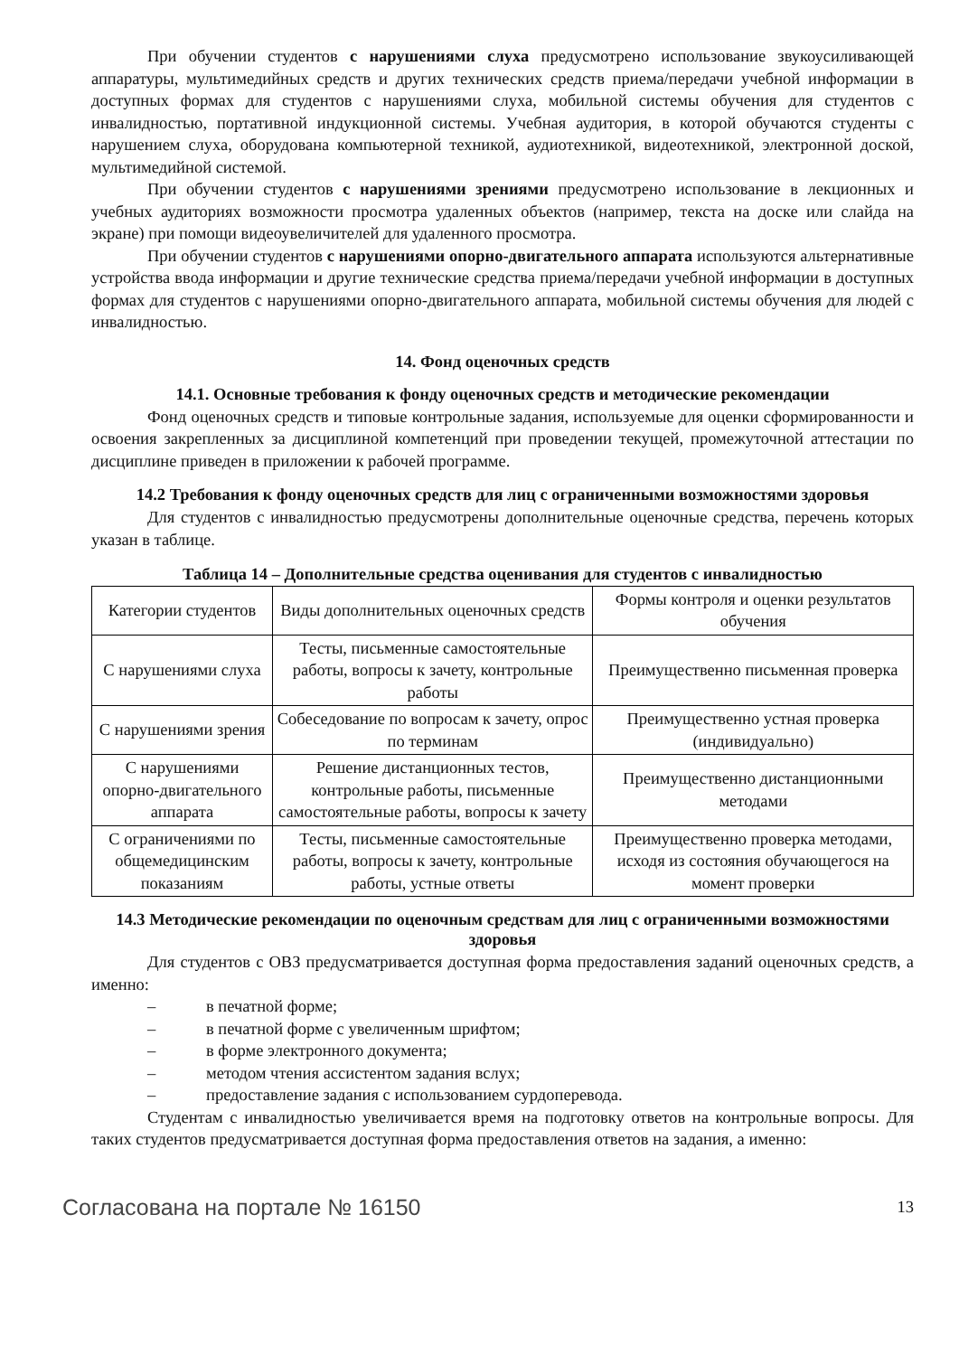При обучении студентов с нарушениями слуха предусмотрено использование звукоусиливающей аппаратуры, мультимедийных средств и других технических средств приема/передачи учебной информации в доступных формах для студентов с нарушениями слуха, мобильной системы обучения для студентов с инвалидностью, портативной индукционной системы. Учебная аудитория, в которой обучаются студенты с нарушением слуха, оборудована компьютерной техникой, аудиотехникой, видеотехникой, электронной доской, мультимедийной системой.
При обучении студентов с нарушениями зрениями предусмотрено использование в лекционных и учебных аудиториях возможности просмотра удаленных объектов (например, текста на доске или слайда на экране) при помощи видеоувеличителей для удаленного просмотра.
При обучении студентов с нарушениями опорно-двигательного аппарата используются альтернативные устройства ввода информации и другие технические средства приема/передачи учебной информации в доступных формах для студентов с нарушениями опорно-двигательного аппарата, мобильной системы обучения для людей с инвалидностью.
14. Фонд оценочных средств
14.1. Основные требования к фонду оценочных средств и методические рекомендации
Фонд оценочных средств и типовые контрольные задания, используемые для оценки сформированности и освоения закрепленных за дисциплиной компетенций при проведении текущей, промежуточной аттестации по дисциплине приведен в приложении к рабочей программе.
14.2 Требования к фонду оценочных средств для лиц с ограниченными возможностями здоровья
Для студентов с инвалидностью предусмотрены дополнительные оценочные средства, перечень которых указан в таблице.
Таблица 14 – Дополнительные средства оценивания для студентов с инвалидностью
| Категории студентов | Виды дополнительных оценочных средств | Формы контроля и оценки результатов обучения |
| С нарушениями слуха | Тесты, письменные самостоятельные работы, вопросы к зачету, контрольные работы | Преимущественно письменная проверка |
| С нарушениями зрения | Собеседование по вопросам к зачету, опрос по терминам | Преимущественно устная проверка (индивидуально) |
| С нарушениями опорно-двигательного аппарата | Решение дистанционных тестов, контрольные работы, письменные самостоятельные работы, вопросы к зачету | Преимущественно дистанционными методами |
| С ограничениями по общемедицинским показаниям | Тесты, письменные самостоятельные работы, вопросы к зачету, контрольные работы, устные ответы | Преимущественно проверка методами, исходя из состояния обучающегося на момент проверки |
14.3 Методические рекомендации по оценочным средствам для лиц с ограниченными возможностями здоровья
Для студентов с ОВЗ предусматривается доступная форма предоставления заданий оценочных средств, а именно:
– в печатной форме;
– в печатной форме с увеличенным шрифтом;
– в форме электронного документа;
– методом чтения ассистентом задания вслух;
– предоставление задания с использованием сурдоперевода.
Студентам с инвалидностью увеличивается время на подготовку ответов на контрольные вопросы. Для таких студентов предусматривается доступная форма предоставления ответов на задания, а именно:
Согласована на портале № 16150 13